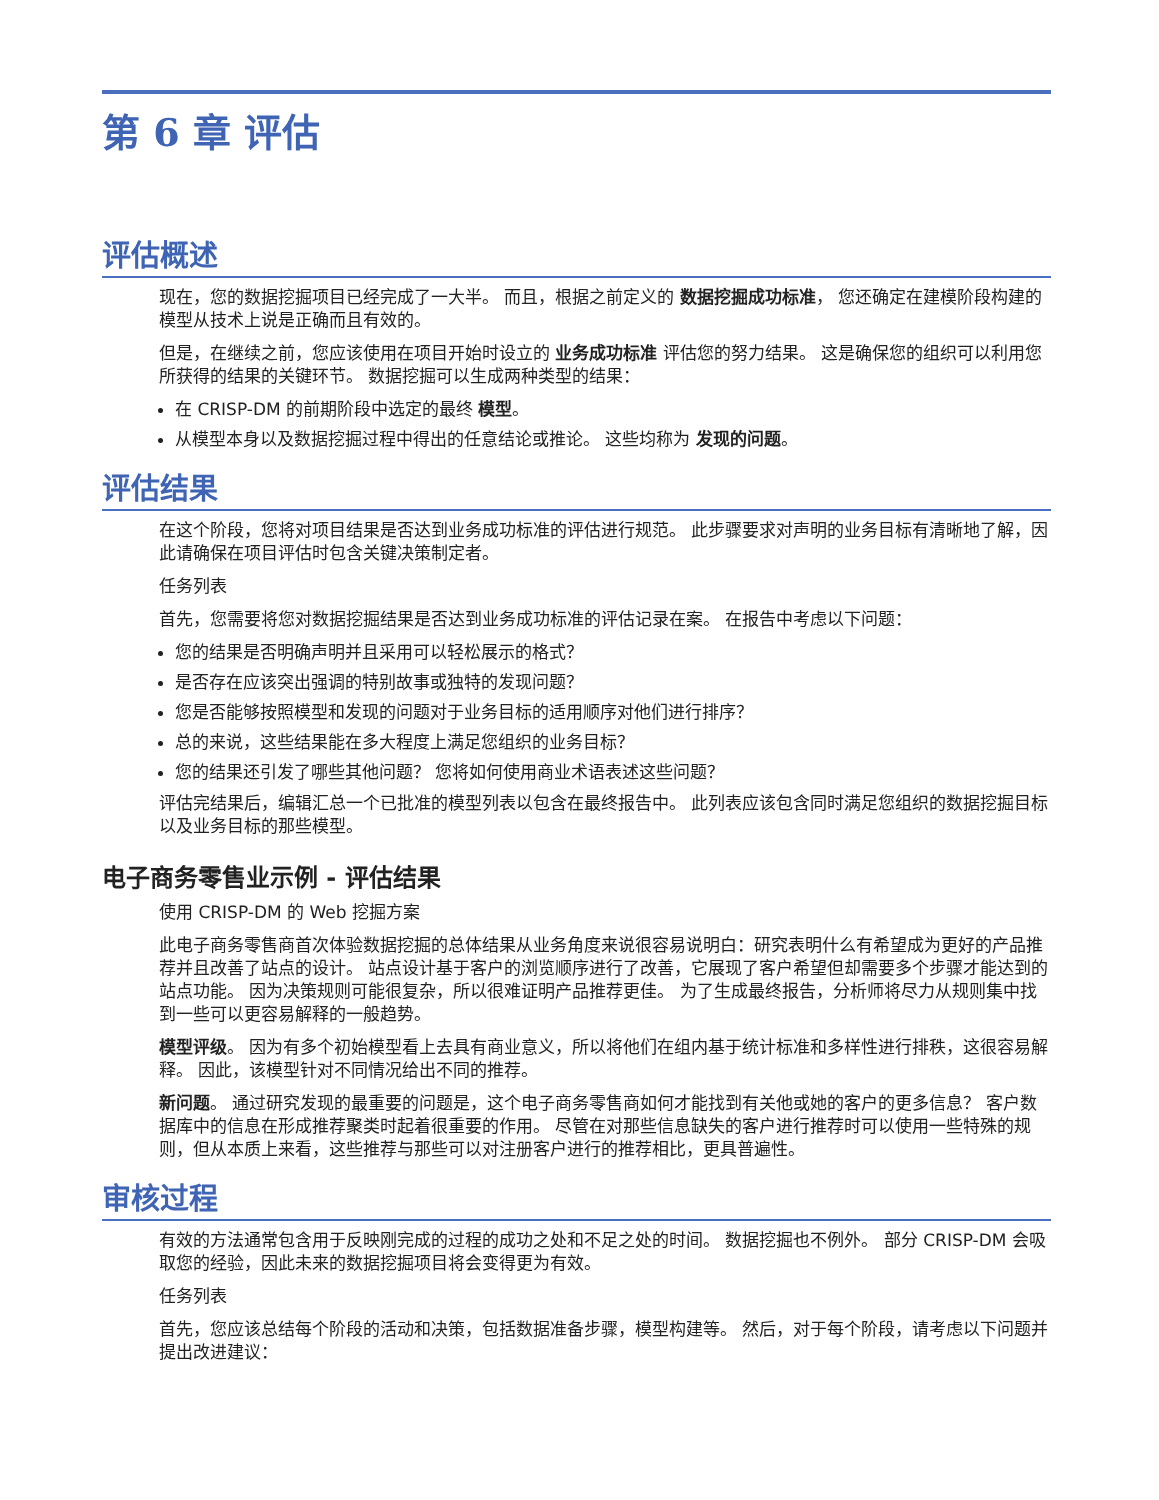第 6 章 评估
评估概述
现在，您的数据挖掘项目已经完成了一大半。 而且，根据之前定义的 数据挖掘成功标准， 您还确定在建模阶段构建的模型从技术上说是正确而且有效的。
但是，在继续之前，您应该使用在项目开始时设立的 业务成功标准 评估您的努力结果。 这是确保您的组织可以利用您所获得的结果的关键环节。 数据挖掘可以生成两种类型的结果：
在 CRISP-DM 的前期阶段中选定的最终 模型。
从模型本身以及数据挖掘过程中得出的任意结论或推论。 这些均称为 发现的问题。
评估结果
在这个阶段，您将对项目结果是否达到业务成功标准的评估进行规范。 此步骤要求对声明的业务目标有清晰地了解，因此请确保在项目评估时包含关键决策制定者。
任务列表
首先，您需要将您对数据挖掘结果是否达到业务成功标准的评估记录在案。 在报告中考虑以下问题：
您的结果是否明确声明并且采用可以轻松展示的格式？
是否存在应该突出强调的特别故事或独特的发现问题？
您是否能够按照模型和发现的问题对于业务目标的适用顺序对他们进行排序？
总的来说，这些结果能在多大程度上满足您组织的业务目标？
您的结果还引发了哪些其他问题？ 您将如何使用商业术语表述这些问题？
评估完结果后，编辑汇总一个已批准的模型列表以包含在最终报告中。 此列表应该包含同时满足您组织的数据挖掘目标以及业务目标的那些模型。
电子商务零售业示例 - 评估结果
使用 CRISP-DM 的 Web 挖掘方案
此电子商务零售商首次体验数据挖掘的总体结果从业务角度来说很容易说明白：研究表明什么有希望成为更好的产品推荐并且改善了站点的设计。 站点设计基于客户的浏览顺序进行了改善，它展现了客户希望但却需要多个步骤才能达到的站点功能。 因为决策规则可能很复杂，所以很难证明产品推荐更佳。 为了生成最终报告，分析师将尽力从规则集中找到一些可以更容易解释的一般趋势。
模型评级。 因为有多个初始模型看上去具有商业意义，所以将他们在组内基于统计标准和多样性进行排秩，这很容易解释。 因此，该模型针对不同情况给出不同的推荐。
新问题。 通过研究发现的最重要的问题是，这个电子商务零售商如何才能找到有关他或她的客户的更多信息？ 客户数据库中的信息在形成推荐聚类时起着很重要的作用。 尽管在对那些信息缺失的客户进行推荐时可以使用一些特殊的规则，但从本质上来看，这些推荐与那些可以对注册客户进行的推荐相比，更具普遍性。
审核过程
有效的方法通常包含用于反映刚完成的过程的成功之处和不足之处的时间。 数据挖掘也不例外。 部分 CRISP-DM 会吸取您的经验，因此未来的数据挖掘项目将会变得更为有效。
任务列表
首先，您应该总结每个阶段的活动和决策，包括数据准备步骤，模型构建等。 然后，对于每个阶段，请考虑以下问题并提出改进建议：